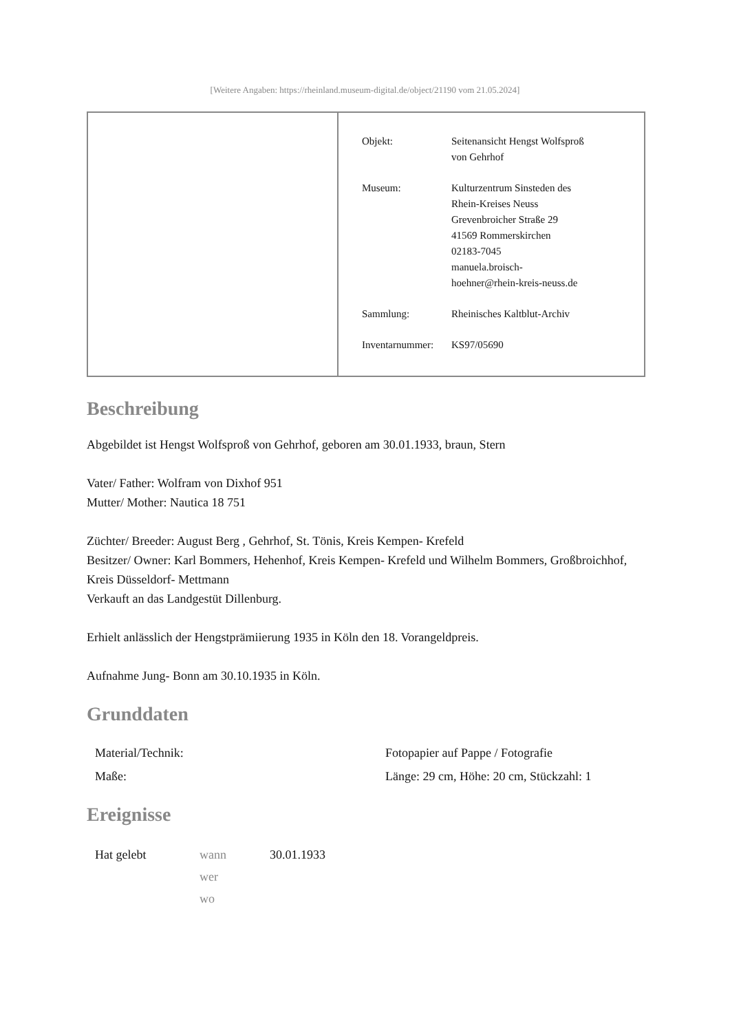[Weitere Angaben: https://rheinland.museum-digital.de/object/21190 vom 21.05.2024]
| Objekt: | Seitenansicht Hengst Wolfsproß von Gehrhof |
| Museum: | Kulturzentrum Sinsteden des Rhein-Kreises Neuss Grevenbroicher Straße 29 41569 Rommerskirchen 02183-7045 manuela.broisch- hoehner@rhein-kreis-neuss.de |
| Sammlung: | Rheinisches Kaltblut-Archiv |
| Inventarnummer: | KS97/05690 |
Beschreibung
Abgebildet ist Hengst Wolfsproß von Gehrhof, geboren am 30.01.1933, braun, Stern
Vater/ Father: Wolfram von Dixhof 951
Mutter/ Mother: Nautica 18 751
Züchter/ Breeder: August Berg , Gehrhof, St. Tönis, Kreis Kempen- Krefeld
Besitzer/ Owner: Karl Bommers, Hehenhof, Kreis Kempen- Krefeld und Wilhelm Bommers, Großbroichhof, Kreis Düsseldorf- Mettmann
Verkauft an das Landgestüt Dillenburg.
Erhielt anlässlich der Hengstprämiierung 1935 in Köln den 18. Vorangeldpreis.
Aufnahme Jung- Bonn am 30.10.1935 in Köln.
Grunddaten
| Material/Technik: | Fotopapier auf Pappe / Fotografie |
| Maße: | Länge: 29 cm, Höhe: 20 cm, Stückzahl: 1 |
Ereignisse
| Hat gelebt | wann wer wo | 30.01.1933 |